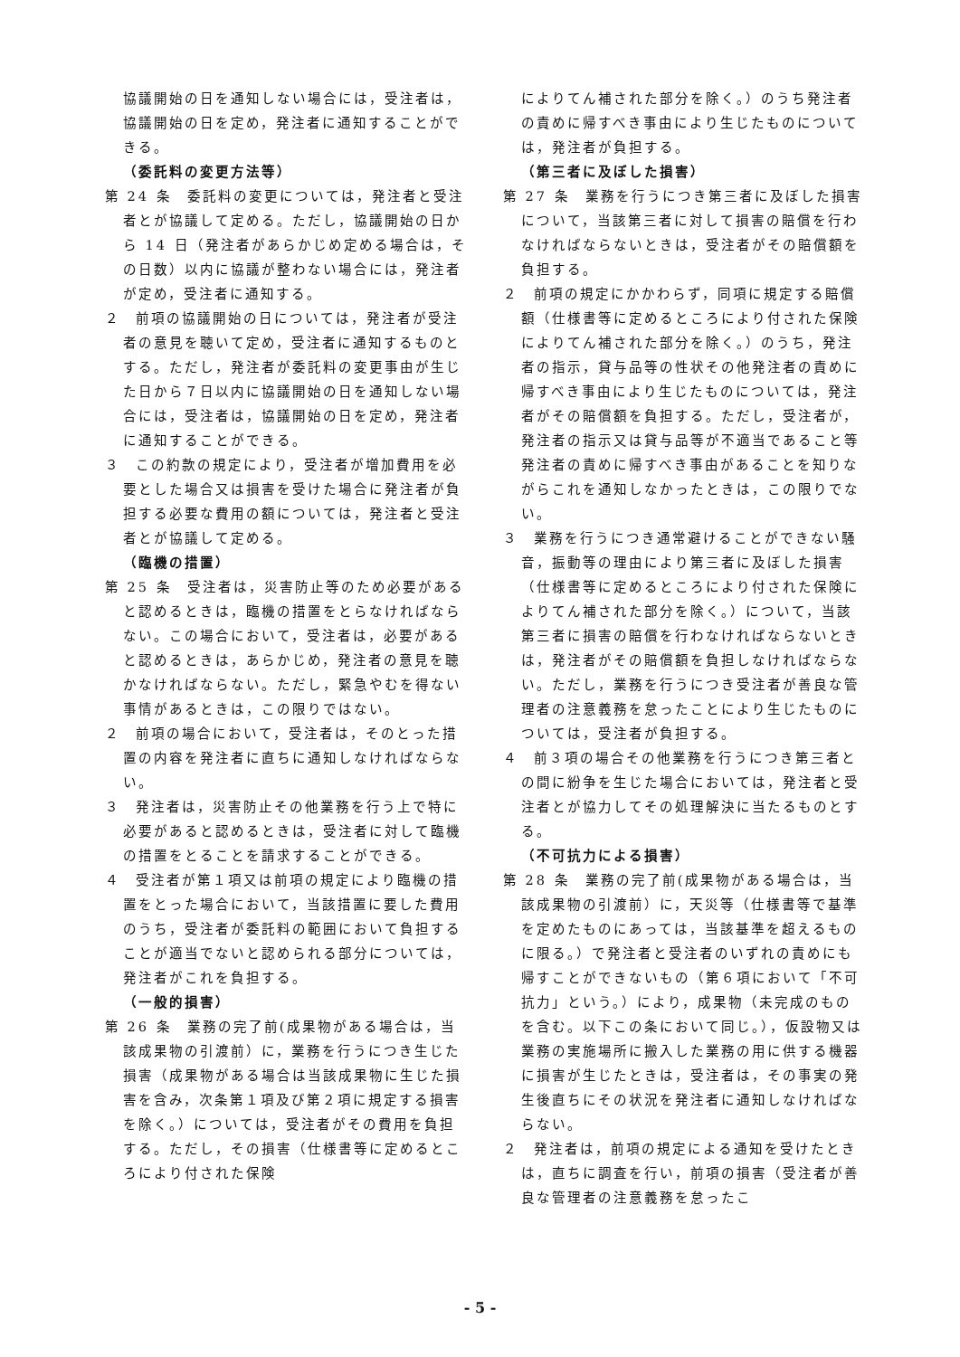協議開始の日を通知しない場合には，受注者は，協議開始の日を定め，発注者に通知することができる。
（委託料の変更方法等）
第 24 条　委託料の変更については，発注者と受注者とが協議して定める。ただし，協議開始の日から 14 日（発注者があらかじめ定める場合は，その日数）以内に協議が整わない場合には，発注者が定め，受注者に通知する。
２　前項の協議開始の日については，発注者が受注者の意見を聴いて定め，受注者に通知するものとする。ただし，発注者が委託料の変更事由が生じた日から７日以内に協議開始の日を通知しない場合には，受注者は，協議開始の日を定め，発注者に通知することができる。
３　この約款の規定により，受注者が増加費用を必要とした場合又は損害を受けた場合に発注者が負担する必要な費用の額については，発注者と受注者とが協議して定める。
（臨機の措置）
第 25 条　受注者は，災害防止等のため必要があると認めるときは，臨機の措置をとらなければならない。この場合において，受注者は，必要があると認めるときは，あらかじめ，発注者の意見を聴かなければならない。ただし，緊急やむを得ない事情があるときは，この限りではない。
２　前項の場合において，受注者は，そのとった措置の内容を発注者に直ちに通知しなければならない。
３　発注者は，災害防止その他業務を行う上で特に必要があると認めるときは，受注者に対して臨機の措置をとることを請求することができる。
４　受注者が第１項又は前項の規定により臨機の措置をとった場合において，当該措置に要した費用のうち，受注者が委託料の範囲において負担することが適当でないと認められる部分については，発注者がこれを負担する。
（一般的損害）
第 26 条　業務の完了前(成果物がある場合は，当該成果物の引渡前）に，業務を行うにつき生じた損害（成果物がある場合は当該成果物に生じた損害を含み，次条第１項及び第２項に規定する損害を除く。）については，受注者がその費用を負担する。ただし，その損害（仕様書等に定めるところにより付された保険
によりてん補された部分を除く。）のうち発注者の責めに帰すべき事由により生じたものについては，発注者が負担する。
（第三者に及ぼした損害）
第 27 条　業務を行うにつき第三者に及ぼした損害について，当該第三者に対して損害の賠償を行わなければならないときは，受注者がその賠償額を負担する。
２　前項の規定にかかわらず，同項に規定する賠償額（仕様書等に定めるところにより付された保険によりてん補された部分を除く。）のうち，発注者の指示，貸与品等の性状その他発注者の責めに帰すべき事由により生じたものについては，発注者がその賠償額を負担する。ただし，受注者が，発注者の指示又は貸与品等が不適当であること等発注者の責めに帰すべき事由があることを知りながらこれを通知しなかったときは，この限りでない。
３　業務を行うにつき通常避けることができない騒音，振動等の理由により第三者に及ぼした損害（仕様書等に定めるところにより付された保険によりてん補された部分を除く。）について，当該第三者に損害の賠償を行わなければならないときは，発注者がその賠償額を負担しなければならない。ただし，業務を行うにつき受注者が善良な管理者の注意義務を怠ったことにより生じたものについては，受注者が負担する。
４　前３項の場合その他業務を行うにつき第三者との間に紛争を生じた場合においては，発注者と受注者とが協力してその処理解決に当たるものとする。
（不可抗力による損害）
第 28 条　業務の完了前(成果物がある場合は，当該成果物の引渡前）に，天災等（仕様書等で基準を定めたものにあっては，当該基準を超えるものに限る。）で発注者と受注者のいずれの責めにも帰すことができないもの（第６項において「不可抗力」という。）により，成果物（未完成のものを含む。以下この条において同じ。），仮設物又は業務の実施場所に搬入した業務の用に供する機器に損害が生じたときは，受注者は，その事実の発生後直ちにその状況を発注者に通知しなければならない。
２　発注者は，前項の規定による通知を受けたときは，直ちに調査を行い，前項の損害（受注者が善良な管理者の注意義務を怠ったこ
- 5 -